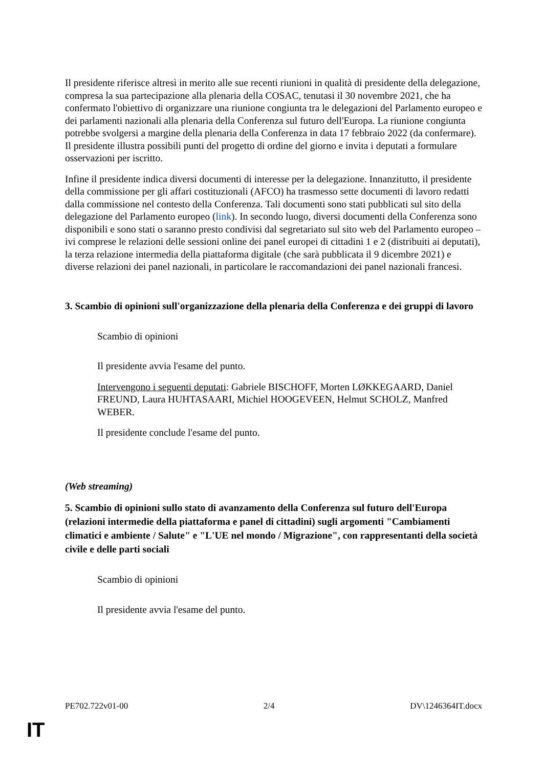Il presidente riferisce altresì in merito alle sue recenti riunioni in qualità di presidente della delegazione, compresa la sua partecipazione alla plenaria della COSAC, tenutasi il 30 novembre 2021, che ha confermato l'obiettivo di organizzare una riunione congiunta tra le delegazioni del Parlamento europeo e dei parlamenti nazionali alla plenaria della Conferenza sul futuro dell'Europa. La riunione congiunta potrebbe svolgersi a margine della plenaria della Conferenza in data 17 febbraio 2022 (da confermare). Il presidente illustra possibili punti del progetto di ordine del giorno e invita i deputati a formulare osservazioni per iscritto.
Infine il presidente indica diversi documenti di interesse per la delegazione. Innanzitutto, il presidente della commissione per gli affari costituzionali (AFCO) ha trasmesso sette documenti di lavoro redatti dalla commissione nel contesto della Conferenza. Tali documenti sono stati pubblicati sul sito della delegazione del Parlamento europeo (link). In secondo luogo, diversi documenti della Conferenza sono disponibili e sono stati o saranno presto condivisi dal segretariato sul sito web del Parlamento europeo – ivi comprese le relazioni delle sessioni online dei panel europei di cittadini 1 e 2 (distribuiti ai deputati), la terza relazione intermedia della piattaforma digitale (che sarà pubblicata il 9 dicembre 2021) e diverse relazioni dei panel nazionali, in particolare le raccomandazioni dei panel nazionali francesi.
3. Scambio di opinioni sull'organizzazione della plenaria della Conferenza e dei gruppi di lavoro
Scambio di opinioni
Il presidente avvia l'esame del punto.
Intervengono i seguenti deputati: Gabriele BISCHOFF, Morten LØKKEGAARD, Daniel FREUND, Laura HUHTASAARI, Michiel HOOGEVEEN, Helmut SCHOLZ, Manfred WEBER.
Il presidente conclude l'esame del punto.
(Web streaming)
5. Scambio di opinioni sullo stato di avanzamento della Conferenza sul futuro dell'Europa (relazioni intermedie della piattaforma e panel di cittadini) sugli argomenti "Cambiamenti climatici e ambiente / Salute" e "L'UE nel mondo / Migrazione", con rappresentanti della società civile e delle parti sociali
Scambio di opinioni
Il presidente avvia l'esame del punto.
PE702.722v01-00 2/4 DV\1246364IT.docx
IT